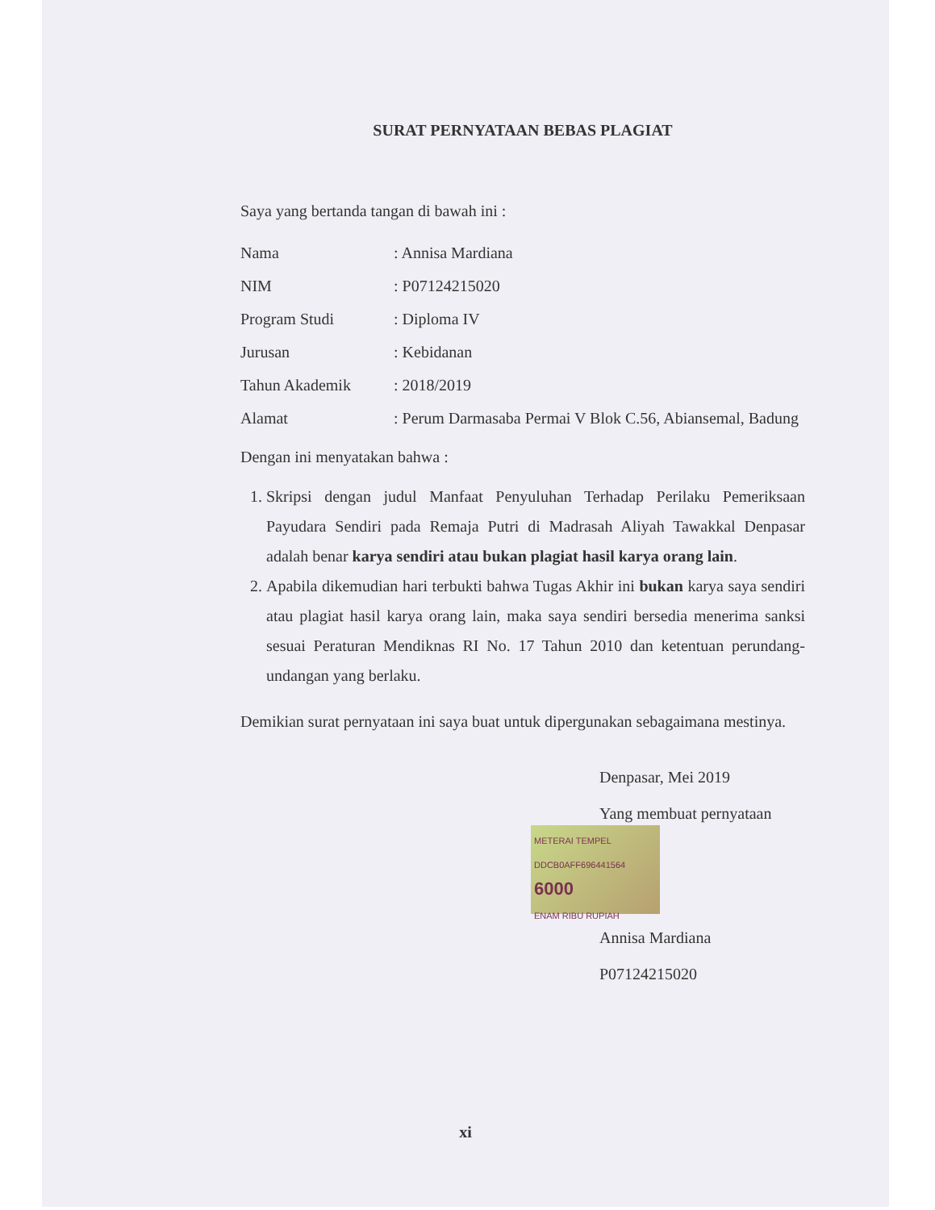SURAT PERNYATAAN BEBAS PLAGIAT
Saya yang bertanda tangan di bawah ini :
Nama : Annisa Mardiana
NIM : P07124215020
Program Studi : Diploma IV
Jurusan : Kebidanan
Tahun Akademik : 2018/2019
Alamat : Perum Darmasaba Permai V Blok C.56, Abiansemal, Badung
Dengan ini menyatakan bahwa :
1. Skripsi dengan judul Manfaat Penyuluhan Terhadap Perilaku Pemeriksaan Payudara Sendiri pada Remaja Putri di Madrasah Aliyah Tawakkal Denpasar adalah benar karya sendiri atau bukan plagiat hasil karya orang lain.
2. Apabila dikemudian hari terbukti bahwa Tugas Akhir ini bukan karya saya sendiri atau plagiat hasil karya orang lain, maka saya sendiri bersedia menerima sanksi sesuai Peraturan Mendiknas RI No. 17 Tahun 2010 dan ketentuan perundang-undangan yang berlaku.
Demikian surat pernyataan ini saya buat untuk dipergunakan sebagaimana mestinya.
Denpasar, Mei 2019
Yang membuat pernyataan
METERAI TEMPEL
DDCB0AFF696441564
6000
ENAM RIBU RUPIAH
Annisa Mardiana
P07124215020
xi